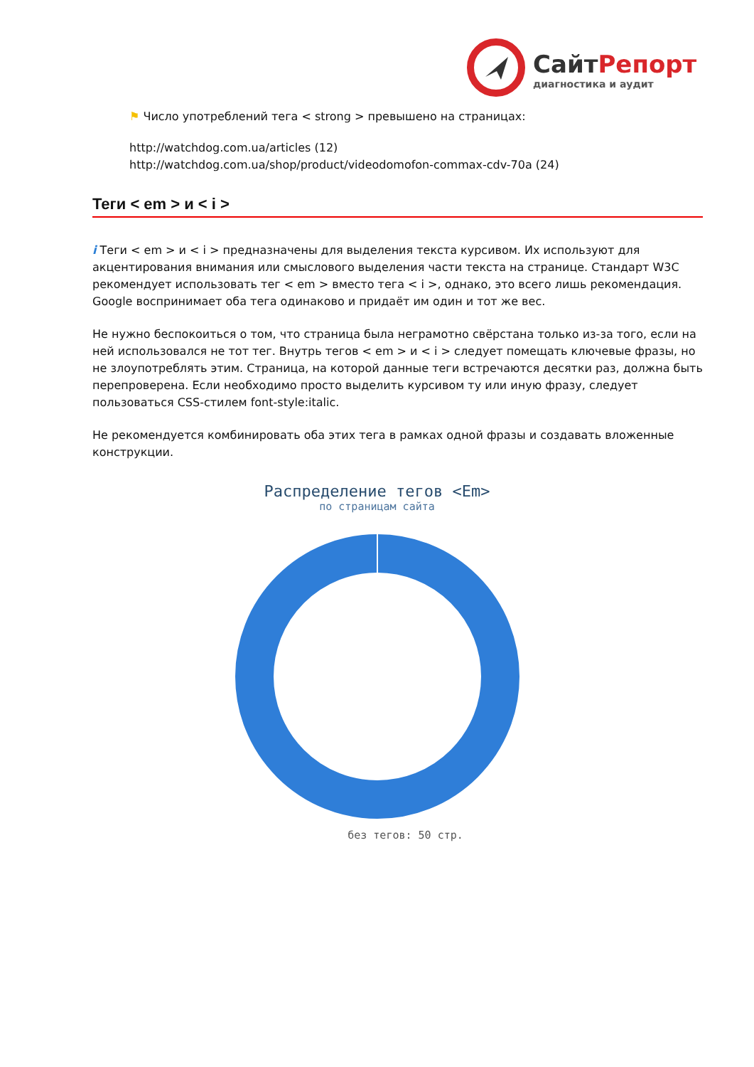СайтРепорт
диагностика и аудит
⚑ Число употреблений тега < strong > превышено на страницах:
http://watchdog.com.ua/articles (12)
http://watchdog.com.ua/shop/product/videodomofon-commax-cdv-70a (24)
Теги < em > и < i >
i Теги < em > и < i > предназначены для выделения текста курсивом. Их используют для акцентирования внимания или смыслового выделения части текста на странице. Стандарт W3C рекомендует использовать тег < em > вместо тега < i >, однако, это всего лишь рекомендация. Google воспринимает оба тега одинаково и придаёт им один и тот же вес.
Не нужно беспокоиться о том, что страница была неграмотно свёрстана только из-за того, если на ней использовался не тот тег. Внутрь тегов < em > и < i > следует помещать ключевые фразы, но не злоупотреблять этим. Страница, на которой данные теги встречаются десятки раз, должна быть перепроверена. Если необходимо просто выделить курсивом ту или иную фразу, следует пользоваться CSS-стилем font-style:italic.
Не рекомендуется комбинировать оба этих тега в рамках одной фразы и создавать вложенные конструкции.
Распределение тегов <Em>
по страницам сайта
без тегов: 50 стр.